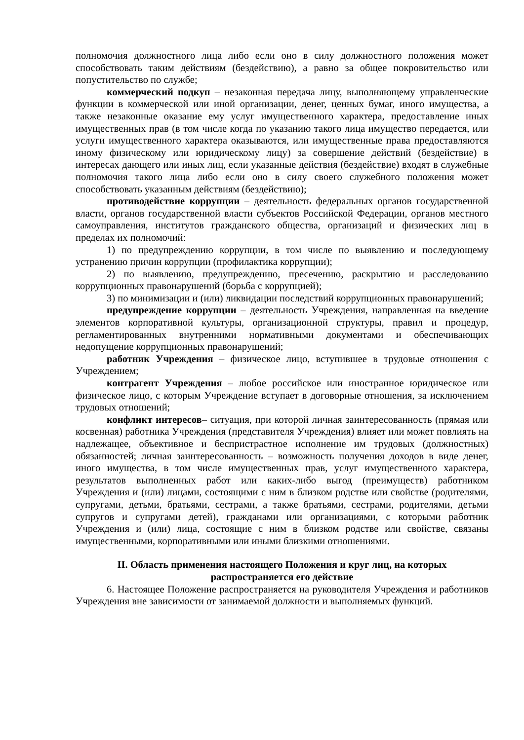полномочия должностного лица либо если оно в силу должностного положения может способствовать таким действиям (бездействию), а равно за общее покровительство или попустительство по службе;
коммерческий подкуп – незаконная передача лицу, выполняющему управленческие функции в коммерческой или иной организации, денег, ценных бумаг, иного имущества, а также незаконные оказание ему услуг имущественного характера, предоставление иных имущественных прав (в том числе когда по указанию такого лица имущество передается, или услуги имущественного характера оказываются, или имущественные права предоставляются иному физическому или юридическому лицу) за совершение действий (бездействие) в интересах дающего или иных лиц, если указанные действия (бездействие) входят в служебные полномочия такого лица либо если оно в силу своего служебного положения может способствовать указанным действиям (бездействию);
противодействие коррупции – деятельность федеральных органов государственной власти, органов государственной власти субъектов Российской Федерации, органов местного самоуправления, институтов гражданского общества, организаций и физических лиц в пределах их полномочий:
1) по предупреждению коррупции, в том числе по выявлению и последующему устранению причин коррупции (профилактика коррупции);
2) по выявлению, предупреждению, пресечению, раскрытию и расследованию коррупционных правонарушений (борьба с коррупцией);
3) по минимизации и (или) ликвидации последствий коррупционных правонарушений;
предупреждение коррупции – деятельность Учреждения, направленная на введение элементов корпоративной культуры, организационной структуры, правил и процедур, регламентированных внутренними нормативными документами и обеспечивающих недопущение коррупционных правонарушений;
работник Учреждения – физическое лицо, вступившее в трудовые отношения с Учреждением;
контрагент Учреждения – любое российское или иностранное юридическое или физическое лицо, с которым Учреждение вступает в договорные отношения, за исключением трудовых отношений;
конфликт интересов– ситуация, при которой личная заинтересованность (прямая или косвенная) работника Учреждения (представителя Учреждения) влияет или может повлиять на надлежащее, объективное и беспристрастное исполнение им трудовых (должностных) обязанностей; личная заинтересованность – возможность получения доходов в виде денег, иного имущества, в том числе имущественных прав, услуг имущественного характера, результатов выполненных работ или каких-либо выгод (преимуществ) работником Учреждения и (или) лицами, состоящими с ним в близком родстве или свойстве (родителями, супругами, детьми, братьями, сестрами, а также братьями, сестрами, родителями, детьми супругов и супругами детей), гражданами или организациями, с которыми работник Учреждения и (или) лица, состоящие с ним в близком родстве или свойстве, связаны имущественными, корпоративными или иными близкими отношениями.
II. Область применения настоящего Положения и круг лиц, на которых распространяется его действие
6. Настоящее Положение распространяется на руководителя Учреждения и работников Учреждения вне зависимости от занимаемой должности и выполняемых функций.